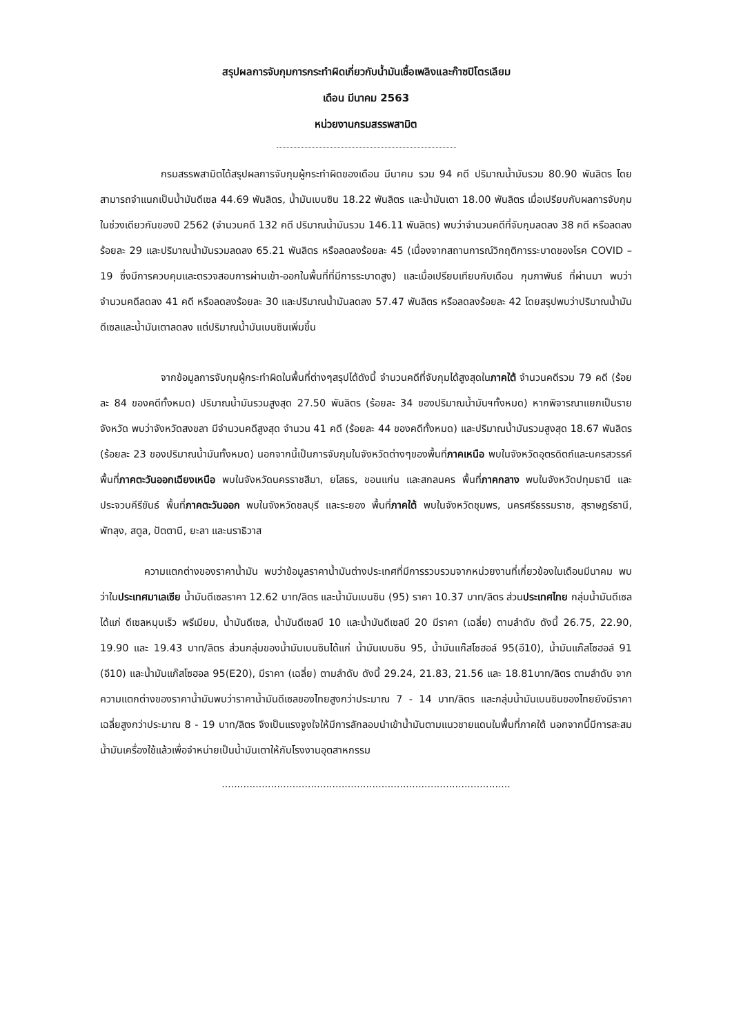สรุปผลการจับกุมการกระทำผิดเกี่ยวกับน้ำมันเชื้อเพลิงและก๊าซปิโตรเลียม
เดือน มีนาคม 2563
หน่วยงานกรมสรรพสามิต
กรมสรรพสามิตได้สรุปผลการจับกุมผู้กระทำผิดของเดือน มีนาคม รวม 94 คดี ปริมาณน้ำมันรวม 80.90 พันลิตร โดยสามารถจำแนกเป็นน้ำมันดีเซล 44.69 พันลิตร, น้ำมันเบนซิน 18.22 พันลิตร และน้ำมันเตา 18.00 พันลิตร เมื่อเปรียบกับผลการจับกุมในช่วงเดียวกันของปี 2562 (จำนวนคดี 132 คดี ปริมาณน้ำมันรวม 146.11 พันลิตร) พบว่าจำนวนคดีที่จับกุมลดลง 38 คดี หรือลดลงร้อยละ 29 และปริมาณน้ำมันรวมลดลง 65.21 พันลิตร หรือลดลงร้อยละ 45 (เนื่องจากสถานการณ์วิกฤติการระบาดของโรค COVID – 19 ซึ่งมีการควบคุมและตรวจสอบการผ่านเข้า-ออกในพื้นที่ที่มีการระบาดสูง) และเมื่อเปรียบเทียบกับเดือน กุมภาพันธ์ ที่ผ่านมา พบว่าจำนวนคดีลดลง 41 คดี หรือลดลงร้อยละ 30 และปริมาณน้ำมันลดลง 57.47 พันลิตร หรือลดลงร้อยละ 42 โดยสรุปพบว่าปริมาณน้ำมันดีเซลและน้ำมันเตาลดลง แต่ปริมาณน้ำมันเบนซินเพิ่มขึ้น
จากข้อมูลการจับกุมผู้กระทำผิดในพื้นที่ต่างๆสรุปได้ดังนี้ จำนวนคดีที่จับกุมได้สูงสุดในภาคใต้ จำนวนคดีรวม 79 คดี (ร้อยละ 84 ของคดีทั้งหมด) ปริมาณน้ำมันรวมสูงสุด 27.50 พันลิตร (ร้อยละ 34 ของปริมาณน้ำมันฯทั้งหมด) หากพิจารณาแยกเป็นรายจังหวัด พบว่าจังหวัดสงขลา มีจำนวนคดีสูงสุด จำนวน 41 คดี (ร้อยละ 44 ของคดีทั้งหมด) และปริมาณน้ำมันรวมสูงสุด 18.67 พันลิตร (ร้อยละ 23 ของปริมาณน้ำมันทั้งหมด) นอกจากนี้เป็นการจับกุมในจังหวัดต่างๆของพื้นที่ภาคเหนือ พบในจังหวัดอุตรดิตถ์และนครสวรรค์ พื้นที่ภาคตะวันออกเฉียงเหนือ พบในจังหวัดนครราชสีมา, ยโสธร, ขอนแก่น และสกลนคร พื้นที่ภาคกลาง พบในจังหวัดปทุมธานี และประจวบคีรีขันธ์ พื้นที่ภาคตะวันออก พบในจังหวัดชลบุรี และระยอง พื้นที่ภาคใต้ พบในจังหวัดชุมพร, นครศรีธรรมราช, สุราษฎร์ธานี, พัทลุง, สตูล, ปัตตานี, ยะลา และนราธิวาส
ความแตกต่างของราคาน้ำมัน พบว่าข้อมูลราคาน้ำมันต่างประเทศที่มีการรวบรวมจากหน่วยงานที่เกี่ยวข้องในเดือนมีนาคม พบว่าในประเทศมาเลเซีย น้ำมันดีเซลราคา 12.62 บาท/ลิตร และน้ำมันเบนซิน (95) ราคา 10.37 บาท/ลิตร ส่วนประเทศไทย กลุ่มน้ำมันดีเซล ได้แก่ ดีเซลหมุนเร็ว พรีเมียม, น้ำมันดีเซล, น้ำมันดีเซลบี 10 และน้ำมันดีเซลบี 20 มีราคา (เฉลี่ย) ตามลำดับ ดังนี้ 26.75, 22.90, 19.90 และ 19.43 บาท/ลิตร ส่วนกลุ่มของน้ำมันเบนซินได้แก่ น้ำมันเบนซิน 95, น้ำมันแก๊สโซฮอล์ 95(อี10), น้ำมันแก๊สโซฮอล์ 91 (อี10) และน้ำมันแก๊สโซฮอล 95(E20), มีราคา (เฉลี่ย) ตามลำดับ ดังนี้ 29.24, 21.83, 21.56 และ 18.81บาท/ลิตร ตามลำดับ จากความแตกต่างของราคาน้ำมันพบว่าราคาน้ำมันดีเซลของไทยสูงกว่าประมาณ 7 - 14 บาท/ลิตร และกลุ่มน้ำมันเบนซินของไทยยังมีราคาเฉลี่ยสูงกว่าประมาณ 8 - 19 บาท/ลิตร จึงเป็นแรงจูงใจให้มีการลักลอบนำเข้าน้ำมันตามแนวชายแดนในพื้นที่ภาคใต้ นอกจากนี้มีการสะสมน้ำมันเครื่องใช้แล้วเพื่อจำหน่ายเป็นน้ำมันเตาให้กับโรงงานอุตสาหกรรม
..............................................................................................